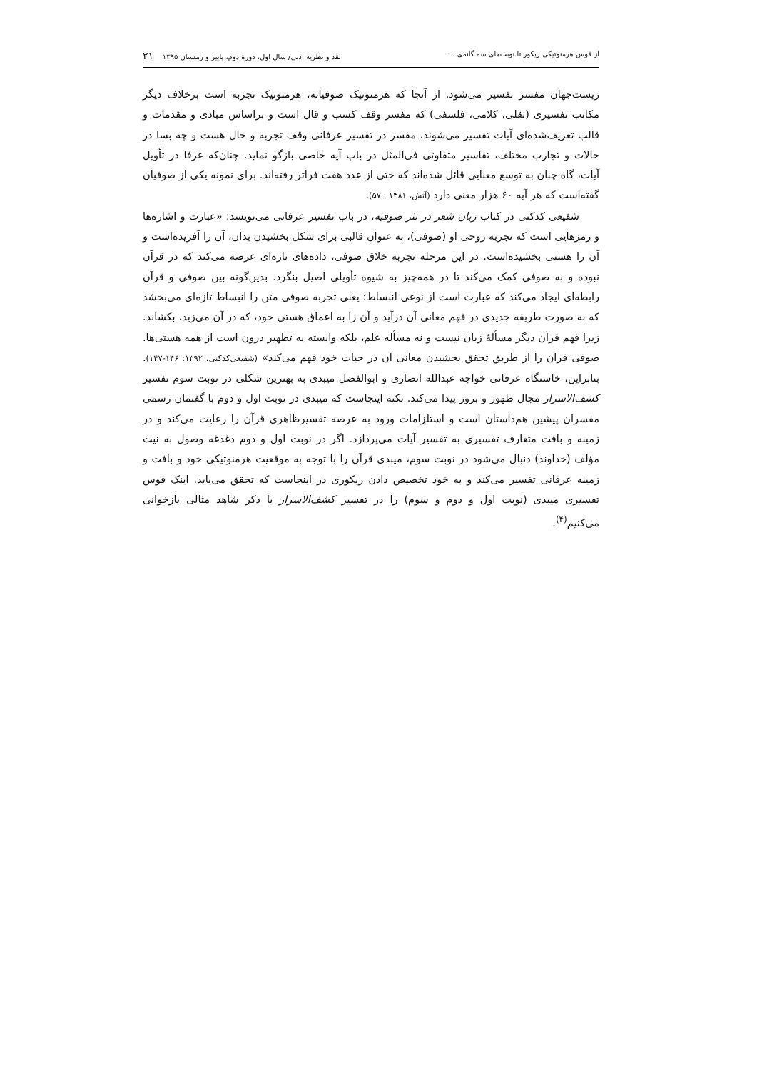از قوس هرمنوتیکی ریکور تا نوبت‌های سه گانه‌ی ... نقد و نظریه ادبی/ سال اول، دورهٔ دوم، پاییز و زمستان ۱۳۹۵ ۲۱
زیست‌جهان مفسر تفسیر می‌شود. از آنجا که هرمنوتیک صوفیانه، هرمنوتیک تجربه است برخلاف دیگر مکاتب تفسیری (نقلی، کلامی، فلسفی) که مفسر وقف کسب و قال است و براساس مبادی و مقدمات و قالب تعریف‌شده‌ای آیات تفسیر می‌شوند، مفسر در تفسیر عرفانی وقف تجربه و حال هست و چه بسا در حالات و تجارب مختلف، تفاسیر متفاوتی فی‌المثل در باب آیه خاصی بازگو نماید. چنان‌که عرفا در تأویل آیات، گاه چنان به توسع معنایی قائل شده‌اند که حتی از عدد هفت فراتر رفته‌اند. برای نمونه یکی از صوفیان گفته‌است که هر آیه ۶۰ هزار معنی دارد (آتش، ۱۳۸۱ : ۵۷).
شفیعی کدکنی در کتاب زبان شعر در نثر صوفیه، در باب تفسیر عرفانی می‌نویسد: «عبارت و اشاره‌ها و رمزهایی است که تجربه روحی او (صوفی)، به عنوان قالبی برای شکل بخشیدن بدان، آن را آفریده‌است و آن را هستی بخشیده‌است. در این مرحله تجربه خلاق صوفی، داده‌های تازه‌ای عرضه می‌کند که در قرآن نبوده و به صوفی کمک می‌کند تا در همه‌چیز به شیوه تأویلی اصیل بنگرد. بدین‌گونه بین صوفی و قرآن رابطه‌ای ایجاد می‌کند که عبارت است از نوعی انبساط؛ یعنی تجربه صوفی متن را انبساط تازه‌ای می‌بخشد که به صورت طریقه جدیدی در فهم معانی آن درآید و آن را به اعماق هستی خود، که در آن می‌زید، بکشاند. زیرا فهم قرآن دیگر مسألهٔ زبان نیست و نه مسأله علم، بلکه وابسته به تطهیر درون است از همه هستی‌ها. صوفی قرآن را از طریق تحقق بخشیدن معانی آن در حیات خود فهم می‌کند» (شفیعی‌کدکنی، ۱۳۹۲: ۱۴۶-۱۴۷). بنابراین، خاستگاه عرفانی خواجه عبدالله انصاری و ابوالفضل میبدی به بهترین شکلی در نوبت سوم تفسیر کشف‌الاسرار مجال ظهور و بروز پیدا می‌کند. نکته اینجاست که میبدی در نوبت اول و دوم با گفتمان رسمی مفسران پیشین هم‌داستان است و استلزامات ورود به عرصه تفسیرظاهری قرآن را رعایت می‌کند و در زمینه و بافت متعارف تفسیری به تفسیر آیات می‌پردازد. اگر در نوبت اول و دوم دغدغه وصول به نیت مؤلف (خداوند) دنبال می‌شود در نوبت سوم، میبدی قرآن را با توجه به موقعیت هرمنوتیکی خود و بافت و زمینه عرفانی تفسیر می‌کند و به خود تخصیص دادن ریکوری در اینجاست که تحقق می‌یابد. اینک قوس تفسیری میبدی (نوبت اول و دوم و سوم) را در تفسیر کشف‌الاسرار با ذکر شاهد مثالی بازخوانی می‌کنیم<sup>(۴)</sup>.